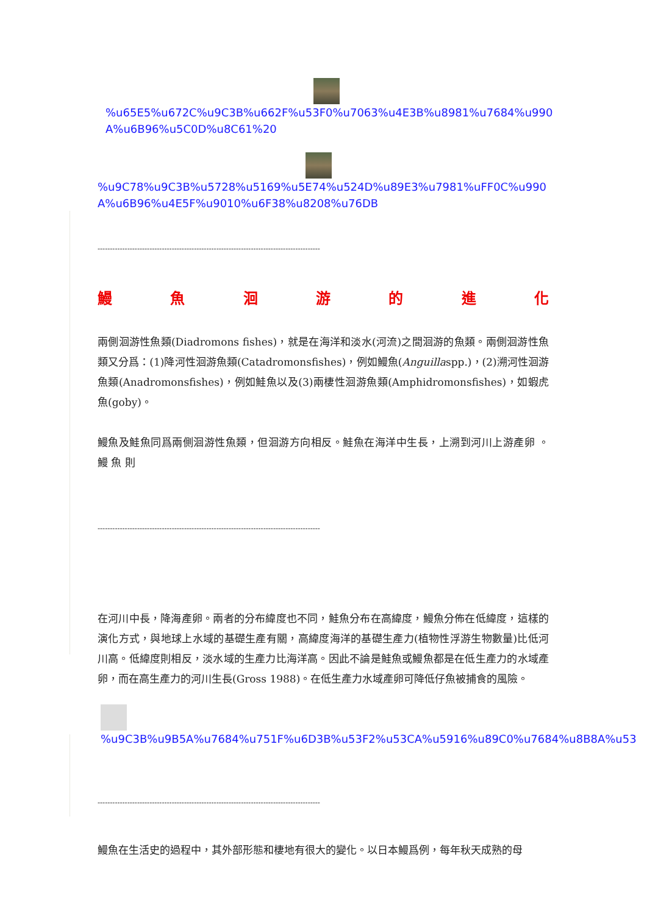%u65E5%u672C%u9C3B%u662F%u53F0%u7063%u4E3B%u8981%u7684%u990A%u6B96%u5C0D%u8C61%20
%u9C78%u9C3B%u5728%u5169%u5E74%u524D%u89E3%u7981%uFF0C%u990A%u6B96%u4E5F%u9010%u6F38%u8208%u76DB
------------------------------------------------------------------------------------------
鰻魚洄游的進化
兩側洄游性魚類(Diadromons fishes)，就是在海洋和淡水(河流)之間洄游的魚類。兩側洄游性魚類又分爲：(1)降河性洄游魚類(Catadromonsfishes)，例如鰻魚(Anguillaspp.)，(2)溯河性洄游魚類(Anadromonsfishes)，例如鮭魚以及(3)兩棲性洄游魚類(Amphidromonsfishes)，如蝦虎魚(goby)。
鰻魚及鮭魚同爲兩側洄游性魚類，但洄游方向相反。鮭魚在海洋中生長，上溯到河川上游產卵 。 鰻 魚 則
------------------------------------------------------------------------------------------
在河川中長，降海產卵。兩者的分布緯度也不同，鮭魚分布在高緯度，鰻魚分佈在低緯度，這樣的演化方式，與地球上水域的基礎生產有關，高緯度海洋的基礎生產力(植物性浮游生物數量)比低河川高。低緯度則相反，淡水域的生產力比海洋高。因此不論是鮭魚或鰻魚都是在低生產力的水域產卵，而在高生產力的河川生長(Gross 1988)。在低生產力水域產卵可降低仔魚被捕食的風險。
%u9C3B%u9B5A%u7684%u751F%u6D3B%u53F2%u53CA%u5916%u89C0%u7684%u8B8A%u53
------------------------------------------------------------------------------------------
鰻魚在生活史的過程中，其外部形態和棲地有很大的變化。以日本鰻爲例，每年秋天成熟的母